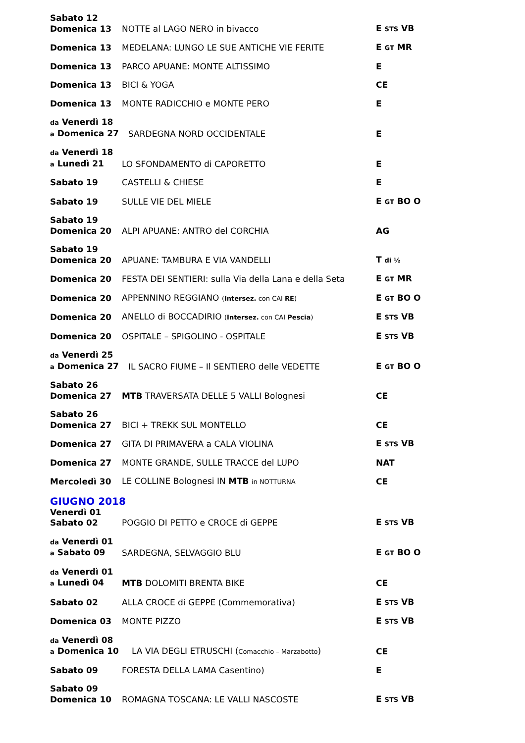Sabato 12
Domenica 13
NOTTE al LAGO NERO in bivacco
E STS VB
Domenica 13
MEDELANA: LUNGO LE SUE ANTICHE VIE FERITE
E GT MR
Domenica 13
PARCO APUANE: MONTE ALTISSIMO
E
Domenica 13
BICI & YOGA
CE
Domenica 13
MONTE RADICCHIO e MONTE PERO
E
da Venerdì 18
a Domenica 27
SARDEGNA NORD OCCIDENTALE
E
da Venerdì 18
a Lunedì 21
LO SFONDAMENTO di CAPORETTO
E
Sabato 19
CASTELLI & CHIESE
E
Sabato 19
SULLE VIE DEL MIELE
E GT BO O
Sabato 19
Domenica 20
ALPI APUANE: ANTRO del CORCHIA
AG
Sabato 19
Domenica 20
APUANE: TAMBURA E VIA VANDELLI
T di ½
Domenica 20
FESTA DEI SENTIERI: sulla Via della Lana e della Seta
E GT MR
Domenica 20
APPENNINO REGGIANO (Intersez. con CAI RE)
E GT BO O
Domenica 20
ANELLO di BOCCADIRIO (Intersez. con CAI Pescia)
E STS VB
Domenica 20
OSPITALE – SPIGOLINO - OSPITALE
E STS VB
da Venerdì 25
a Domenica 27
IL SACRO FIUME – Il SENTIERO delle VEDETTE
E GT BO O
Sabato 26
Domenica 27
MTB TRAVERSATA DELLE 5 VALLI Bolognesi
CE
Sabato 26
Domenica 27
BICI + TREKK SUL MONTELLO
CE
Domenica 27
GITA DI PRIMAVERA a CALA VIOLINA
E STS VB
Domenica 27
MONTE GRANDE, SULLE TRACCE del LUPO
NAT
Mercoledì 30
LE COLLINE Bolognesi IN MTB in NOTTURNA
CE
GIUGNO 2018
Venerdì 01
Sabato 02
POGGIO DI PETTO e CROCE di GEPPE
E STS VB
da Venerdì 01
a Sabato 09
SARDEGNA, SELVAGGIO BLU
E GT BO O
da Venerdì 01
a Lunedì 04
MTB DOLOMITI BRENTA BIKE
CE
Sabato 02
ALLA CROCE di GEPPE (Commemorativa)
E STS VB
Domenica 03
MONTE PIZZO
E STS VB
da Venerdì 08
a Domenica 10
LA VIA DEGLI ETRUSCHI (Comacchio – Marzabotto)
CE
Sabato 09
FORESTA DELLA LAMA Casentino)
E
Sabato 09
Domenica 10
ROMAGNA TOSCANA: LE VALLI NASCOSTE
E STS VB